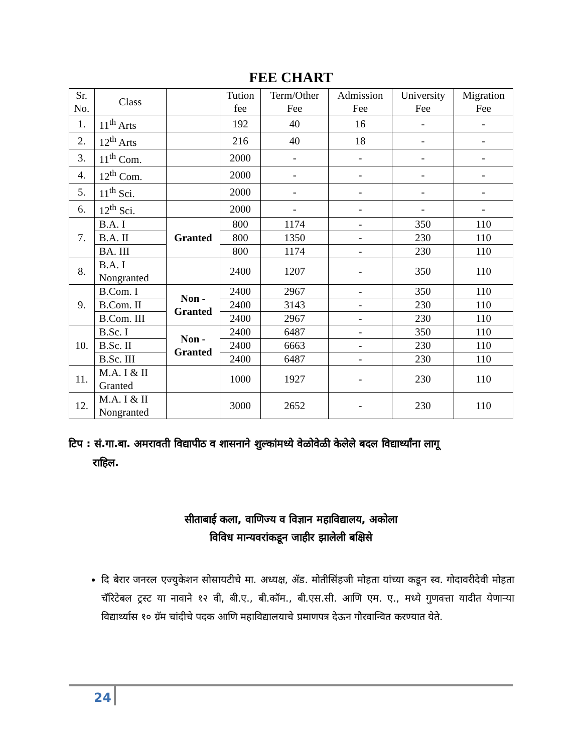FEE CHART
| Sr. No. | Class | | Tution fee | Term/Other Fee | Admission Fee | University Fee | Migration Fee |
| --- | --- | --- | --- | --- | --- | --- | --- |
| 1. | 11<sup>th</sup> Arts | | 192 | 40 | 16 | - | - |
| 2. | 12<sup>th</sup> Arts | | 216 | 40 | 18 | - | - |
| 3. | 11<sup>th</sup> Com. | | 2000 | - | - | - | - |
| 4. | 12<sup>th</sup> Com. | | 2000 | - | - | - | - |
| 5. | 11<sup>th</sup> Sci. | | 2000 | - | - | - | - |
| 6. | 12<sup>th</sup> Sci. | | 2000 | - | - | - | - |
| 7. | B.A. I | Granted | 800 | 1174 | - | 350 | 110 |
| | B.A. II | | 800 | 1350 | - | 230 | 110 |
| | BA. III | | 800 | 1174 | - | 230 | 110 |
| 8. | B.A. I Nongranted | | 2400 | 1207 | - | 350 | 110 |
| 9. | B.Com. I | Non - Granted | 2400 | 2967 | - | 350 | 110 |
| | B.Com. II | | 2400 | 3143 | - | 230 | 110 |
| | B.Com. III | | 2400 | 2967 | - | 230 | 110 |
| 10. | B.Sc. I | Non - Granted | 2400 | 6487 | - | 350 | 110 |
| | B.Sc. II | | 2400 | 6663 | - | 230 | 110 |
| | B.Sc. III | | 2400 | 6487 | - | 230 | 110 |
| 11. | M.A. I & II Granted | | 1000 | 1927 | - | 230 | 110 |
| 12. | M.A. I & II Nongranted | | 3000 | 2652 | - | 230 | 110 |
टिप : सं.गा.बा. अमरावती विद्यापीठ व शासनाने शुल्कांमध्ये वेळोवेळी केलेले बदल विद्यार्थ्यांना लागू
राहिल.
सीताबाई कला, वाणिज्य व विज्ञान महाविद्यालय, अकोला
विविध मान्यवरांकडून जाहीर झालेली बक्षिसे
दि बेरार जनरल एज्युकेशन सोसायटीचे मा. अध्यक्ष, ॲड. मोतीसिंहजी मोहता यांच्या कडून स्व. गोदावरीदेवी मोहता चॅरिटेबल ट्रस्ट या नावाने १२ वी, बी.ए., बी.कॉम., बी.एस.सी. आणि एम. ए., मध्ये गुणवत्ता यादीत येणाऱ्या विद्यार्थ्यास १० ग्रॅम चांदीचे पदक आणि महाविद्यालयाचे प्रमाणपत्र देऊन गौरवान्वित करण्यात येते.
24